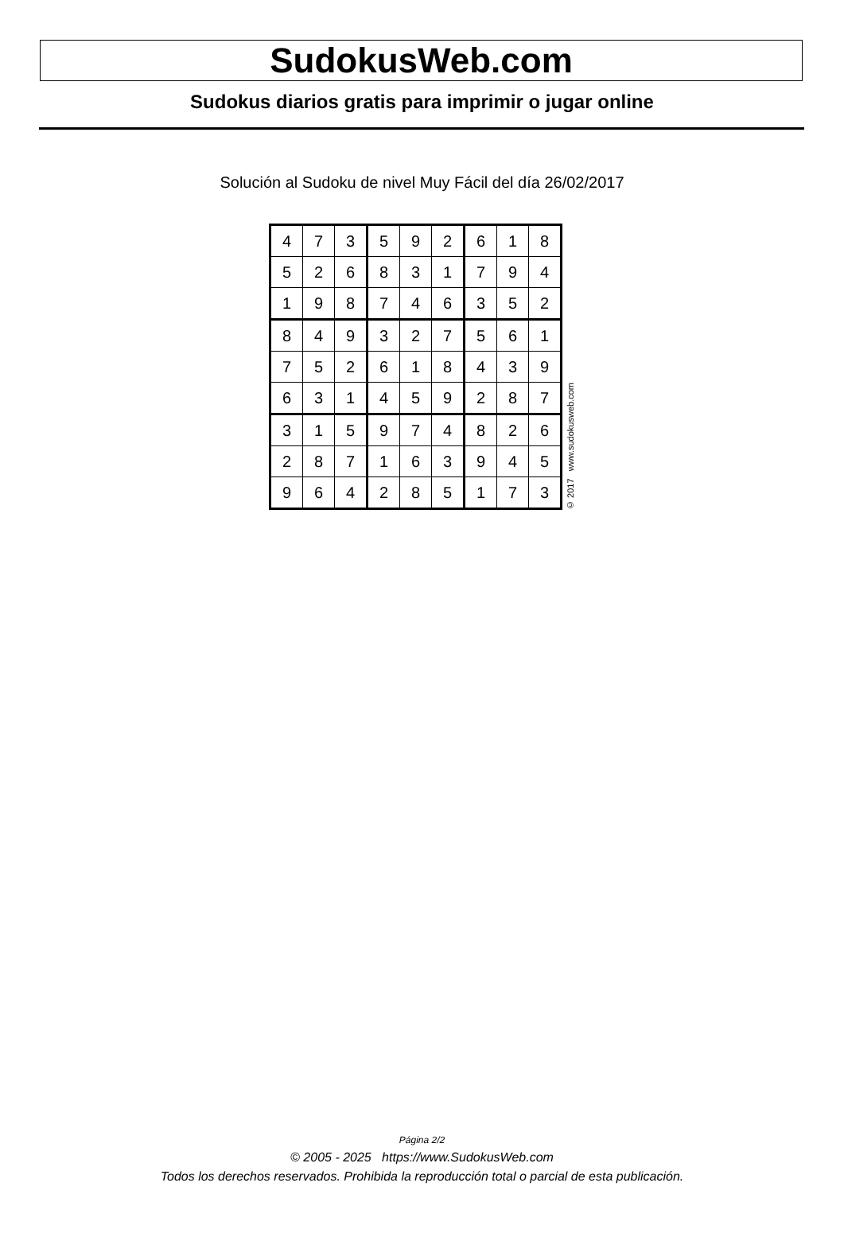SudokusWeb.com
Sudokus diarios gratis para imprimir o jugar online
Solución al Sudoku de nivel Muy Fácil del día 26/02/2017
| 4 | 7 | 3 | 5 | 9 | 2 | 6 | 1 | 8 |
| 5 | 2 | 6 | 8 | 3 | 1 | 7 | 9 | 4 |
| 1 | 9 | 8 | 7 | 4 | 6 | 3 | 5 | 2 |
| 8 | 4 | 9 | 3 | 2 | 7 | 5 | 6 | 1 |
| 7 | 5 | 2 | 6 | 1 | 8 | 4 | 3 | 9 |
| 6 | 3 | 1 | 4 | 5 | 9 | 2 | 8 | 7 |
| 3 | 1 | 5 | 9 | 7 | 4 | 8 | 2 | 6 |
| 2 | 8 | 7 | 1 | 6 | 3 | 9 | 4 | 5 |
| 9 | 6 | 4 | 2 | 8 | 5 | 1 | 7 | 3 |
© 2017 www.sudokusweb.com
Página 2/2
© 2005 - 2025 https://www.SudokusWeb.com
Todos los derechos reservados. Prohibida la reproducción total o parcial de esta publicación.